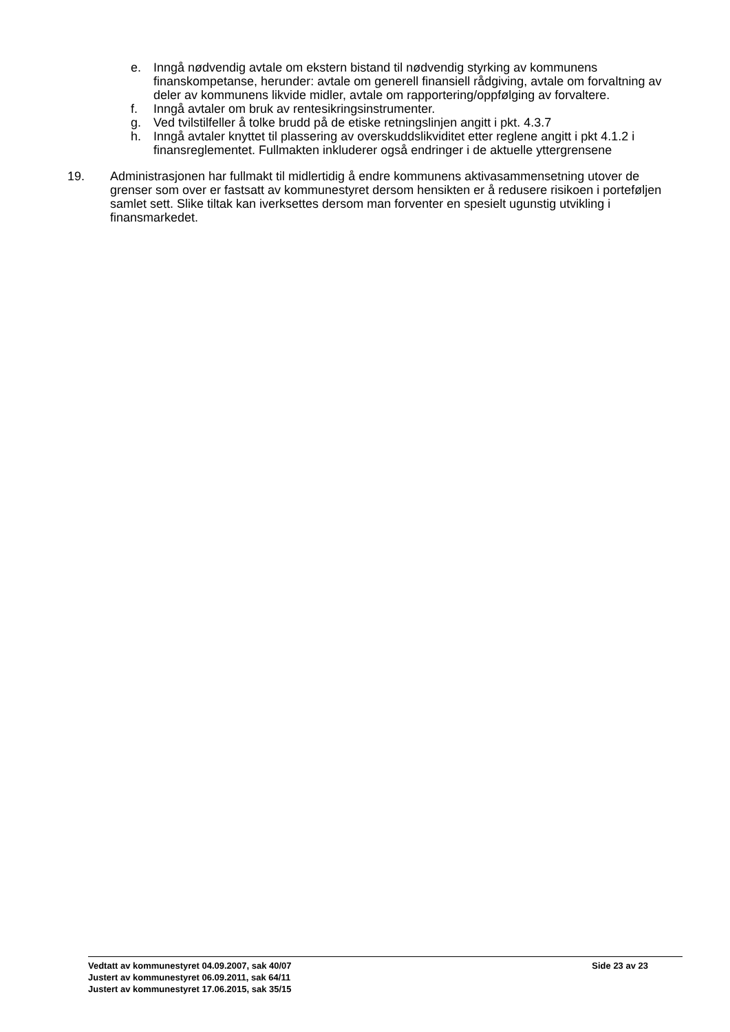e. Inngå nødvendig avtale om ekstern bistand til nødvendig styrking av kommunens finanskompetanse, herunder: avtale om generell finansiell rådgiving, avtale om forvaltning av deler av kommunens likvide midler, avtale om rapportering/oppfølging av forvaltere.
f. Inngå avtaler om bruk av rentesikringsinstrumenter.
g. Ved tvilstilfeller å tolke brudd på de etiske retningslinjen angitt i pkt. 4.3.7
h. Inngå avtaler knyttet til plassering av overskuddslikviditet etter reglene angitt i pkt 4.1.2 i finansreglementet. Fullmakten inkluderer også endringer i de aktuelle yttergrensene
19. Administrasjonen har fullmakt til midlertidig å endre kommunens aktivasammensetning utover de grenser som over er fastsatt av kommunestyret dersom hensikten er å redusere risikoen i porteføljen samlet sett. Slike tiltak kan iverksettes dersom man forventer en spesielt ugunstig utvikling i finansmarkedet.
Vedtatt av kommunestyret 04.09.2007, sak 40/07 Side 23 av 23
Justert av kommunestyret 06.09.2011, sak 64/11
Justert av kommunestyret 17.06.2015, sak 35/15